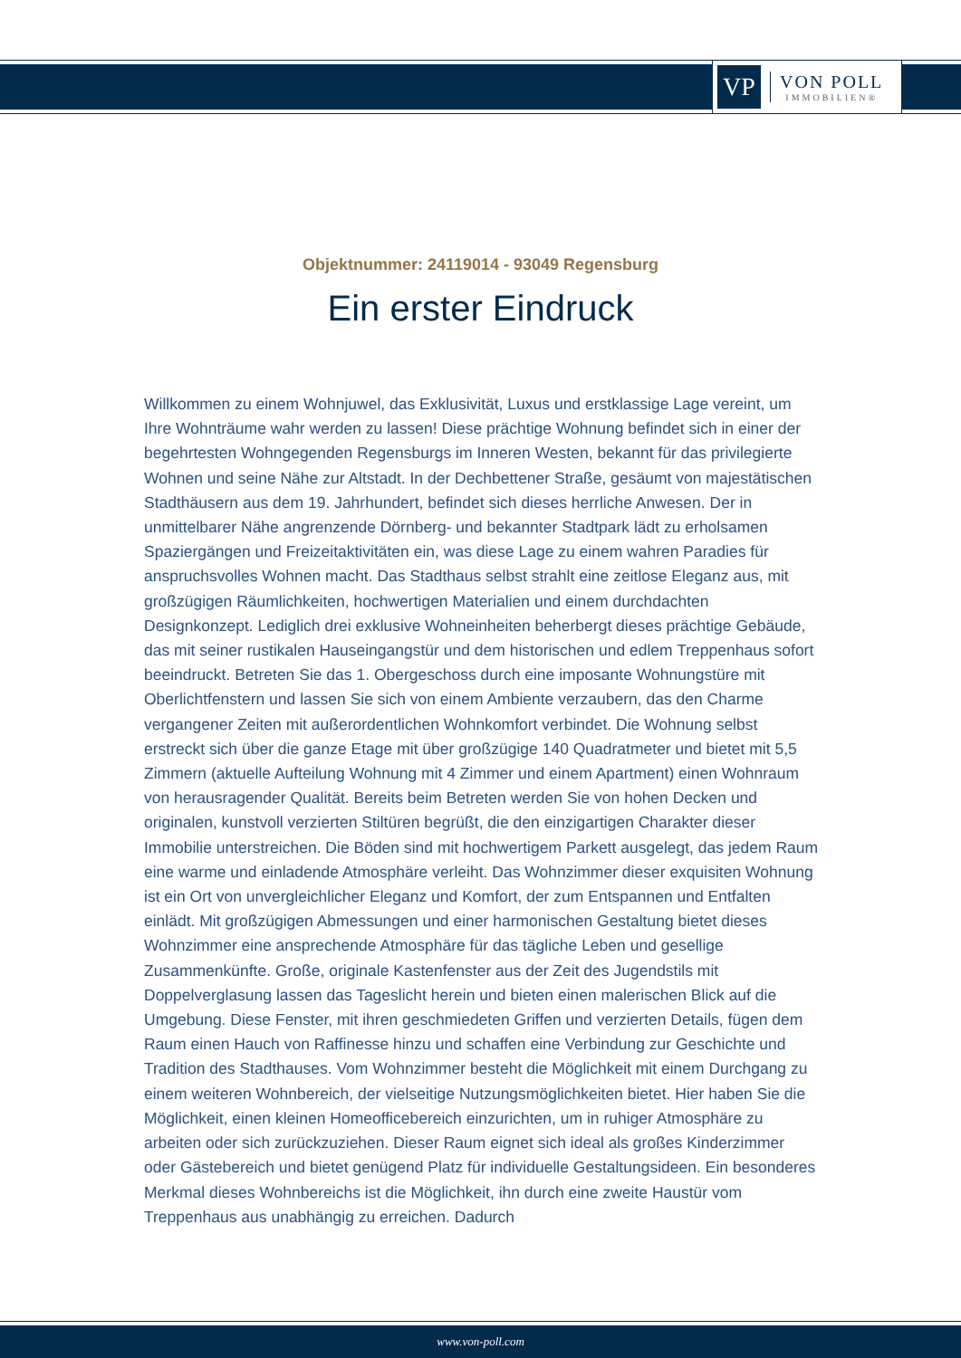VP
VON POLL
IMMOBILIEN®
Objektnummer: 24119014 - 93049 Regensburg
Ein erster Eindruck
Willkommen zu einem Wohnjuwel, das Exklusivität, Luxus und erstklassige Lage vereint, um Ihre Wohnträume wahr werden zu lassen! Diese prächtige Wohnung befindet sich in einer der begehrtesten Wohngegenden Regensburgs im Inneren Westen, bekannt für das privilegierte Wohnen und seine Nähe zur Altstadt. In der Dechbettener Straße, gesäumt von majestätischen Stadthäusern aus dem 19. Jahrhundert, befindet sich dieses herrliche Anwesen. Der in unmittelbarer Nähe angrenzende Dörnberg- und bekannter Stadtpark lädt zu erholsamen Spaziergängen und Freizeitaktivitäten ein, was diese Lage zu einem wahren Paradies für anspruchsvolles Wohnen macht. Das Stadthaus selbst strahlt eine zeitlose Eleganz aus, mit großzügigen Räumlichkeiten, hochwertigen Materialien und einem durchdachten Designkonzept. Lediglich drei exklusive Wohneinheiten beherbergt dieses prächtige Gebäude, das mit seiner rustikalen Hauseingangstür und dem historischen und edlem Treppenhaus sofort beeindruckt. Betreten Sie das 1. Obergeschoss durch eine imposante Wohnungstüre mit Oberlichtfenstern und lassen Sie sich von einem Ambiente verzaubern, das den Charme vergangener Zeiten mit außerordentlichen Wohnkomfort verbindet. Die Wohnung selbst erstreckt sich über die ganze Etage mit über großzügige 140 Quadratmeter und bietet mit 5,5 Zimmern (aktuelle Aufteilung Wohnung mit 4 Zimmer und einem Apartment) einen Wohnraum von herausragender Qualität. Bereits beim Betreten werden Sie von hohen Decken und originalen, kunstvoll verzierten Stiltüren begrüßt, die den einzigartigen Charakter dieser Immobilie unterstreichen. Die Böden sind mit hochwertigem Parkett ausgelegt, das jedem Raum eine warme und einladende Atmosphäre verleiht. Das Wohnzimmer dieser exquisiten Wohnung ist ein Ort von unvergleichlicher Eleganz und Komfort, der zum Entspannen und Entfalten einlädt. Mit großzügigen Abmessungen und einer harmonischen Gestaltung bietet dieses Wohnzimmer eine ansprechende Atmosphäre für das tägliche Leben und gesellige Zusammenkünfte. Große, originale Kastenfenster aus der Zeit des Jugendstils mit Doppelverglasung lassen das Tageslicht herein und bieten einen malerischen Blick auf die Umgebung. Diese Fenster, mit ihren geschmiedeten Griffen und verzierten Details, fügen dem Raum einen Hauch von Raffinesse hinzu und schaffen eine Verbindung zur Geschichte und Tradition des Stadthauses. Vom Wohnzimmer besteht die Möglichkeit mit einem Durchgang zu einem weiteren Wohnbereich, der vielseitige Nutzungsmöglichkeiten bietet. Hier haben Sie die Möglichkeit, einen kleinen Homeofficebereich einzurichten, um in ruhiger Atmosphäre zu arbeiten oder sich zurückzuziehen. Dieser Raum eignet sich ideal als großes Kinderzimmer oder Gästebereich und bietet genügend Platz für individuelle Gestaltungsideen. Ein besonderes Merkmal dieses Wohnbereichs ist die Möglichkeit, ihn durch eine zweite Haustür vom Treppenhaus aus unabhängig zu erreichen. Dadurch
www.von-poll.com